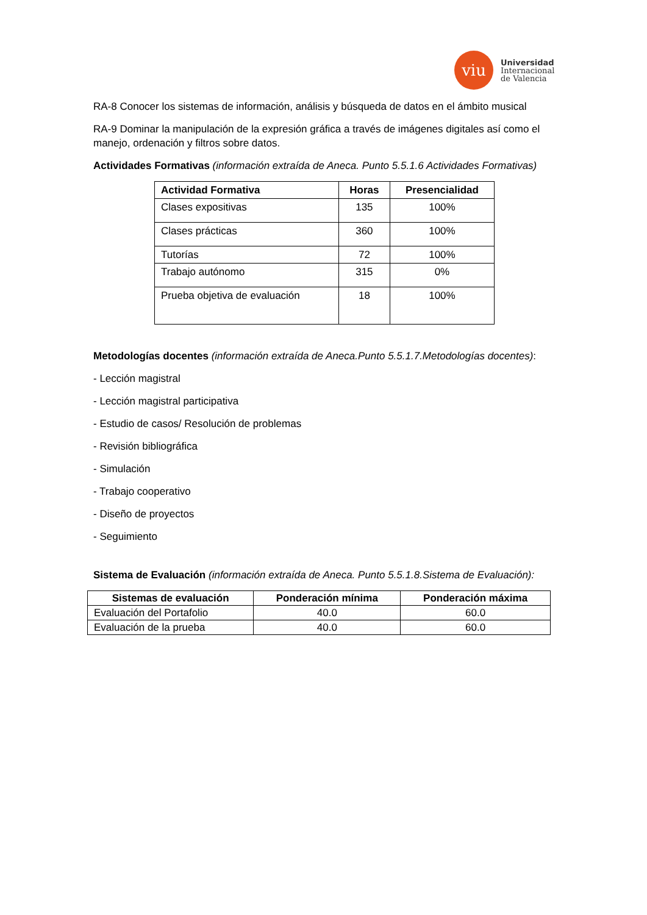viu
Universidad
Internacional
de Valencia
RA-8 Conocer los sistemas de información, análisis y búsqueda de datos en el ámbito musical
RA-9 Dominar la manipulación de la expresión gráfica a través de imágenes digitales así como el manejo, ordenación y filtros sobre datos.
Actividades Formativas (información extraída de Aneca. Punto 5.5.1.6 Actividades Formativas)
| Actividad Formativa | Horas | Presencialidad |
| --- | --- | --- |
| Clases expositivas | 135 | 100% |
| Clases prácticas | 360 | 100% |
| Tutorías | 72 | 100% |
| Trabajo autónomo | 315 | 0% |
| Prueba objetiva de evaluación | 18 | 100% |
Metodologías docentes (información extraída de Aneca.Punto 5.5.1.7.Metodologías docentes):
- Lección magistral
- Lección magistral participativa
- Estudio de casos/ Resolución de problemas
- Revisión bibliográfica
- Simulación
- Trabajo cooperativo
- Diseño de proyectos
- Seguimiento
Sistema de Evaluación (información extraída de Aneca. Punto 5.5.1.8.Sistema de Evaluación):
| Sistemas de evaluación | Ponderación mínima | Ponderación máxima |
| --- | --- | --- |
| Evaluación del Portafolio | 40.0 | 60.0 |
| Evaluación de la prueba | 40.0 | 60.0 |